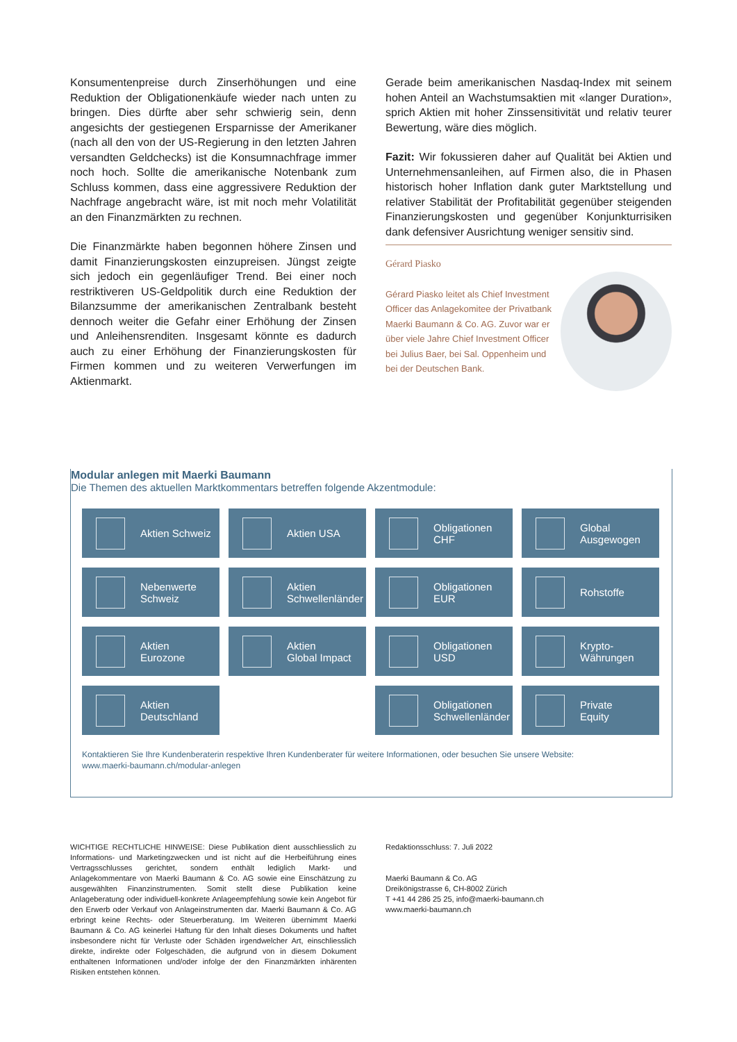Konsumentenpreise durch Zinserhöhungen und eine Reduktion der Obligationenkäufe wieder nach unten zu bringen. Dies dürfte aber sehr schwierig sein, denn angesichts der gestiegenen Ersparnisse der Amerikaner (nach all den von der US-Regierung in den letzten Jahren versandten Geldchecks) ist die Konsumnachfrage immer noch hoch. Sollte die amerikanische Notenbank zum Schluss kommen, dass eine aggressivere Reduktion der Nachfrage angebracht wäre, ist mit noch mehr Volatilität an den Finanzmärkten zu rechnen.
Die Finanzmärkte haben begonnen höhere Zinsen und damit Finanzierungskosten einzupreisen. Jüngst zeigte sich jedoch ein gegenläufiger Trend. Bei einer noch restriktiveren US-Geldpolitik durch eine Reduktion der Bilanzsumme der amerikanischen Zentralbank besteht dennoch weiter die Gefahr einer Erhöhung der Zinsen und Anleihensrenditen. Insgesamt könnte es dadurch auch zu einer Erhöhung der Finanzierungskosten für Firmen kommen und zu weiteren Verwerfungen im Aktienmarkt.
Gerade beim amerikanischen Nasdaq-Index mit seinem hohen Anteil an Wachstumsaktien mit «langer Duration», sprich Aktien mit hoher Zinssensitivität und relativ teurer Bewertung, wäre dies möglich.
Fazit: Wir fokussieren daher auf Qualität bei Aktien und Unternehmensanleihen, auf Firmen also, die in Phasen historisch hoher Inflation dank guter Marktstellung und relativer Stabilität der Profitabilität gegenüber steigenden Finanzierungskosten und gegenüber Konjunkturrisiken dank defensiver Ausrichtung weniger sensitiv sind.
Gérard Piasko
Gérard Piasko leitet als Chief Investment Officer das Anlagekomitee der Privatbank Maerki Baumann & Co. AG. Zuvor war er über viele Jahre Chief Investment Officer bei Julius Baer, bei Sal. Oppenheim und bei der Deutschen Bank.
Modular anlegen mit Maerki Baumann
Die Themen des aktuellen Marktkommentars betreffen folgende Akzentmodule:
Aktien Schweiz
Aktien USA
Obligationen
CHF
Global
Ausgewogen
Nebenwerte
Schweiz
Aktien
Schwellenländer
Obligationen
EUR
Rohstoffe
Aktien
Eurozone
Aktien
Global Impact
Obligationen
USD
Krypto-
Währungen
Aktien
Deutschland
Obligationen
Schwellenländer
Private
Equity
Kontaktieren Sie Ihre Kundenberaterin respektive Ihren Kundenberater für weitere Informationen, oder besuchen Sie unsere Website:
www.maerki-baumann.ch/modular-anlegen
WICHTIGE RECHTLICHE HINWEISE: Diese Publikation dient ausschliesslich zu Informations- und Marketingzwecken und ist nicht auf die Herbeiführung eines Vertragsschlusses gerichtet, sondern enthält lediglich Markt- und Anlagekommentare von Maerki Baumann & Co. AG sowie eine Einschätzung zu ausgewählten Finanzinstrumenten. Somit stellt diese Publikation keine Anlageberatung oder individuell-konkrete Anlageempfehlung sowie kein Angebot für den Erwerb oder Verkauf von Anlageinstrumenten dar. Maerki Baumann & Co. AG erbringt keine Rechts- oder Steuerberatung. Im Weiteren übernimmt Maerki Baumann & Co. AG keinerlei Haftung für den Inhalt dieses Dokuments und haftet insbesondere nicht für Verluste oder Schäden irgendwelcher Art, einschliesslich direkte, indirekte oder Folgeschäden, die aufgrund von in diesem Dokument enthaltenen Informationen und/oder infolge der den Finanzmärkten inhärenten Risiken entstehen können.
Redaktionsschluss: 7. Juli 2022
Maerki Baumann & Co. AG
Dreikönigstrasse 6, CH-8002 Zürich
T +41 44 286 25 25, info@maerki-baumann.ch
www.maerki-baumann.ch